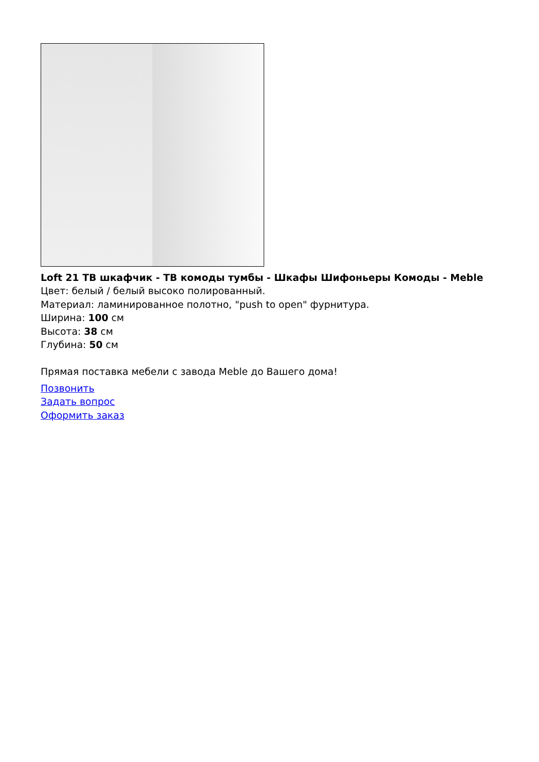Loft 21 ТВ шкафчик - ТВ комоды тумбы - Шкафы Шифоньеры Комоды - Meble
Цвет: белый / белый высоко полированный.
Материал: ламинированное полотно, "push to open" фурнитура.
Ширина: 100 см
Высота: 38 см
Глубина: 50 см
Прямая поставка мебели с завода Meble до Вашего дома!
Позвонить
Задать вопрос
Оформить заказ